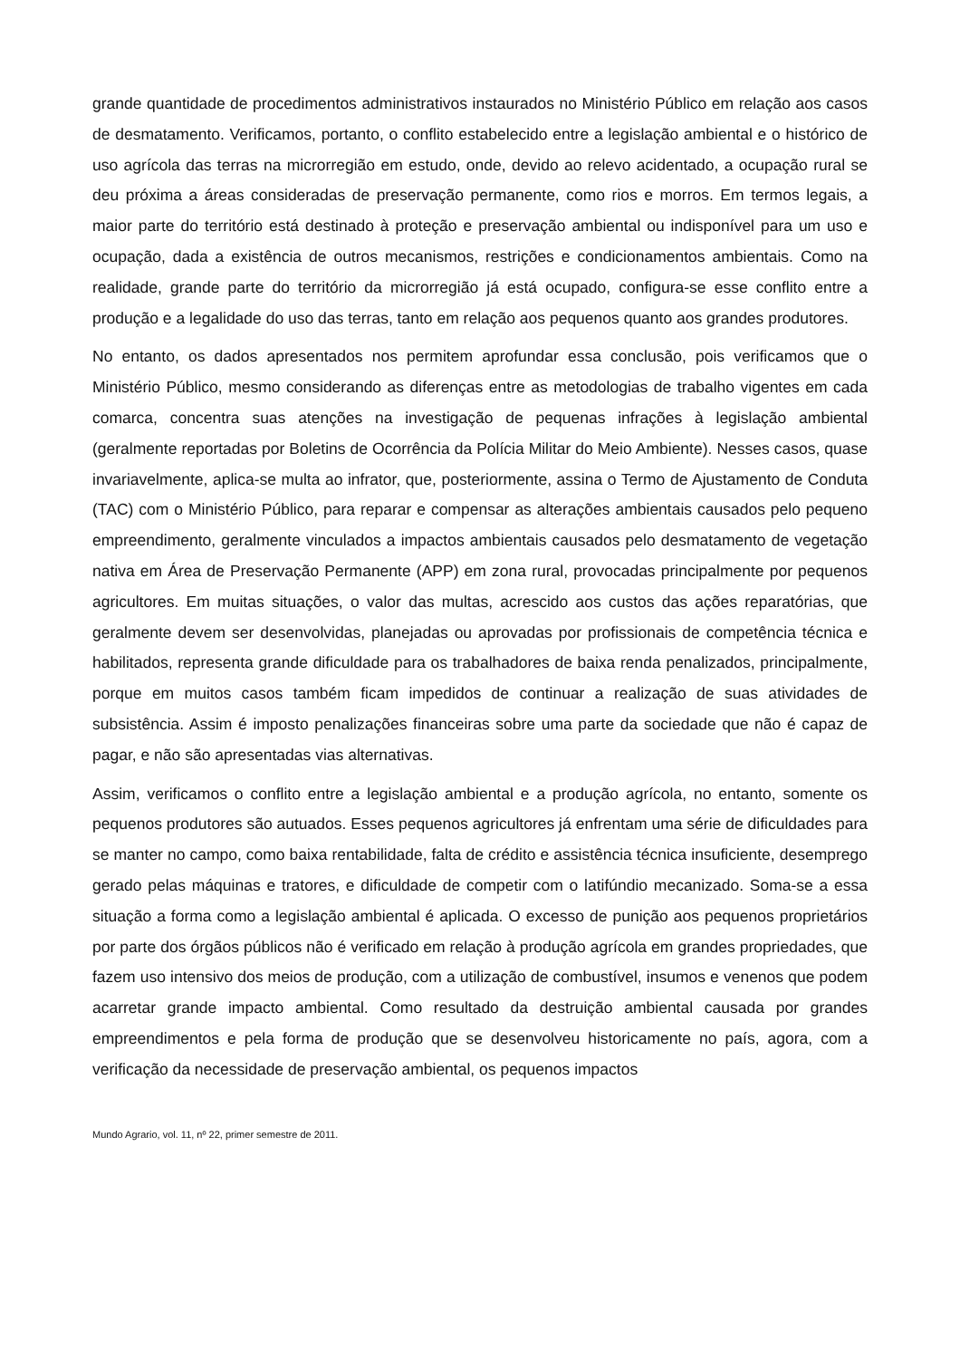grande quantidade de procedimentos administrativos instaurados no Ministério Público em relação aos casos de desmatamento. Verificamos, portanto, o conflito estabelecido entre a legislação ambiental e o histórico de uso agrícola das terras na microrregião em estudo, onde, devido ao relevo acidentado, a ocupação rural se deu próxima a áreas consideradas de preservação permanente, como rios e morros. Em termos legais, a maior parte do território está destinado à proteção e preservação ambiental ou indisponível para um uso e ocupação, dada a existência de outros mecanismos, restrições e condicionamentos ambientais. Como na realidade, grande parte do território da microrregião já está ocupado, configura-se esse conflito entre a produção e a legalidade do uso das terras, tanto em relação aos pequenos quanto aos grandes produtores.
No entanto, os dados apresentados nos permitem aprofundar essa conclusão, pois verificamos que o Ministério Público, mesmo considerando as diferenças entre as metodologias de trabalho vigentes em cada comarca, concentra suas atenções na investigação de pequenas infrações à legislação ambiental (geralmente reportadas por Boletins de Ocorrência da Polícia Militar do Meio Ambiente). Nesses casos, quase invariavelmente, aplica-se multa ao infrator, que, posteriormente, assina o Termo de Ajustamento de Conduta (TAC) com o Ministério Público, para reparar e compensar as alterações ambientais causados pelo pequeno empreendimento, geralmente vinculados a impactos ambientais causados pelo desmatamento de vegetação nativa em Área de Preservação Permanente (APP) em zona rural, provocadas principalmente por pequenos agricultores. Em muitas situações, o valor das multas, acrescido aos custos das ações reparatórias, que geralmente devem ser desenvolvidas, planejadas ou aprovadas por profissionais de competência técnica e habilitados, representa grande dificuldade para os trabalhadores de baixa renda penalizados, principalmente, porque em muitos casos também ficam impedidos de continuar a realização de suas atividades de subsistência. Assim é imposto penalizações financeiras sobre uma parte da sociedade que não é capaz de pagar, e não são apresentadas vias alternativas.
Assim, verificamos o conflito entre a legislação ambiental e a produção agrícola, no entanto, somente os pequenos produtores são autuados. Esses pequenos agricultores já enfrentam uma série de dificuldades para se manter no campo, como baixa rentabilidade, falta de crédito e assistência técnica insuficiente, desemprego gerado pelas máquinas e tratores, e dificuldade de competir com o latifúndio mecanizado. Soma-se a essa situação a forma como a legislação ambiental é aplicada. O excesso de punição aos pequenos proprietários por parte dos órgãos públicos não é verificado em relação à produção agrícola em grandes propriedades, que fazem uso intensivo dos meios de produção, com a utilização de combustível, insumos e venenos que podem acarretar grande impacto ambiental. Como resultado da destruição ambiental causada por grandes empreendimentos e pela forma de produção que se desenvolveu historicamente no país, agora, com a verificação da necessidade de preservação ambiental, os pequenos impactos
Mundo Agrario, vol. 11, nº 22, primer semestre de 2011.